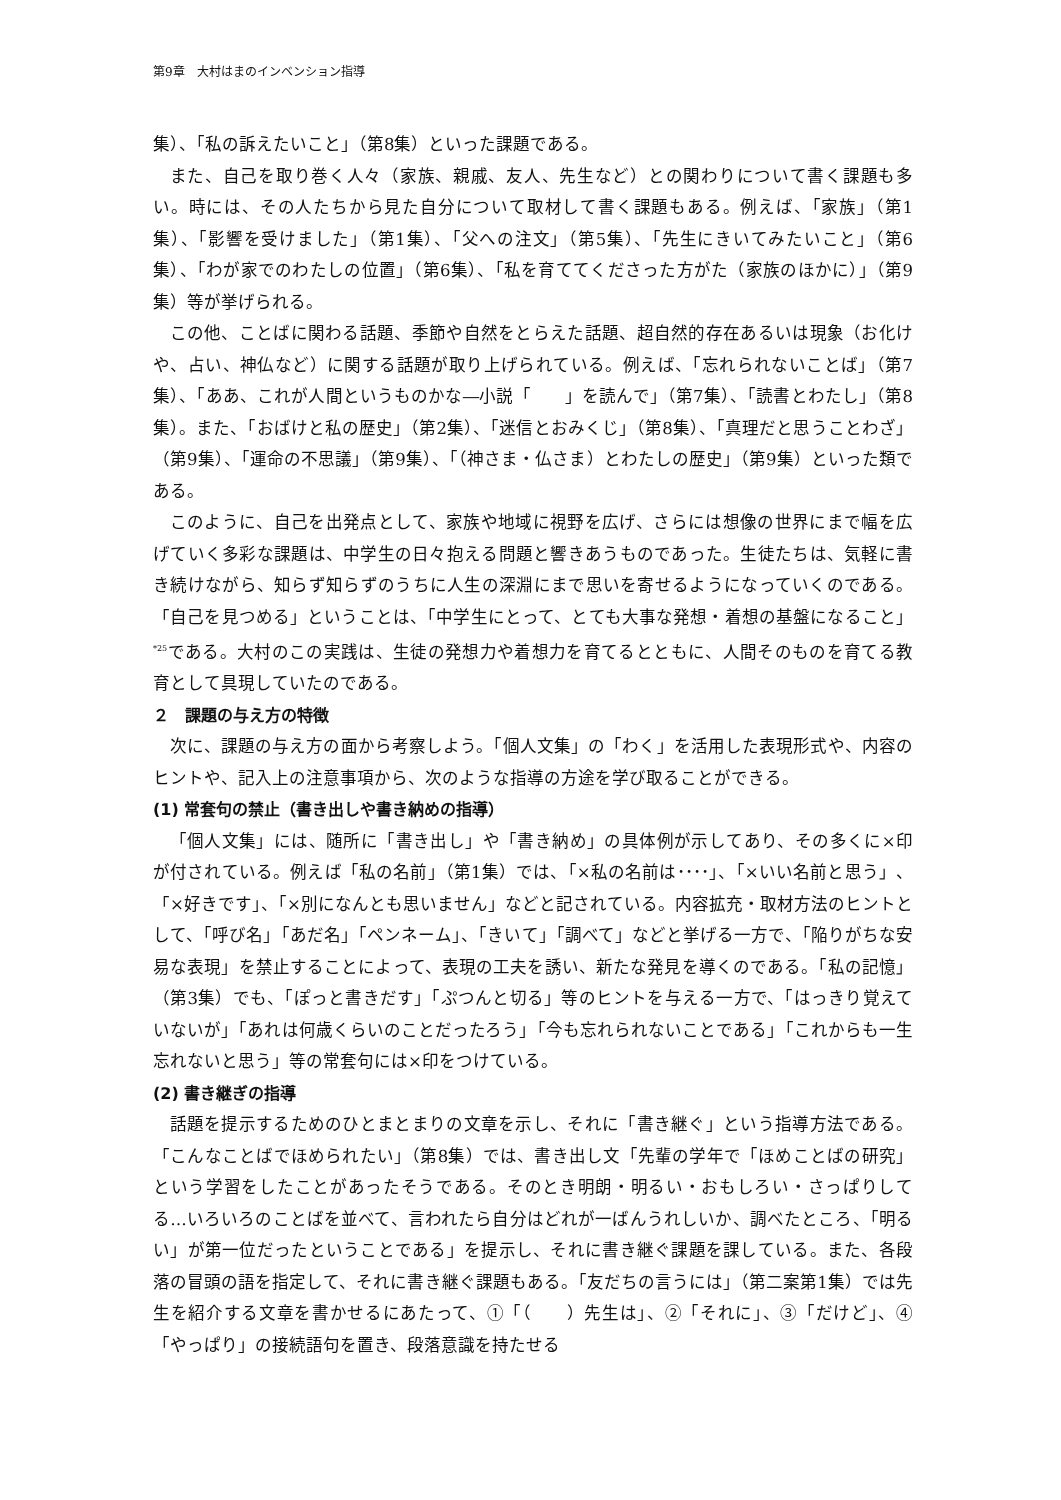第9章　大村はまのインベンション指導
集）、「私の訴えたいこと」（第8集）といった課題である。
また、自己を取り巻く人々（家族、親戚、友人、先生など）との関わりについて書く課題も多い。時には、その人たちから見た自分について取材して書く課題もある。例えば、「家族」（第1集）、「影響を受けました」（第1集）、「父への注文」（第5集）、「先生にきいてみたいこと」（第6集）、「わが家でのわたしの位置」（第6集）、「私を育ててくださった方がた（家族のほかに）」（第9集）等が挙げられる。
この他、ことばに関わる話題、季節や自然をとらえた話題、超自然的存在あるいは現象（お化けや、占い、神仏など）に関する話題が取り上げられている。例えば、「忘れられないことば」（第7集）、「ああ、これが人間というものかな―小説「　　」を読んで」（第7集）、「読書とわたし」（第8集）。また、「おばけと私の歴史」（第2集）、「迷信とおみくじ」（第8集）、「真理だと思うことわざ」（第9集）、「運命の不思議」（第9集）、「（神さま・仏さま）とわたしの歴史」（第9集）といった類である。
このように、自己を出発点として、家族や地域に視野を広げ、さらには想像の世界にまで幅を広げていく多彩な課題は、中学生の日々抱える問題と響きあうものであった。生徒たちは、気軽に書き続けながら、知らず知らずのうちに人生の深淵にまで思いを寄せるようになっていくのである。「自己を見つめる」ということは、「中学生にとって、とても大事な発想・着想の基盤になること」<sup>*25</sup>である。大村のこの実践は、生徒の発想力や着想力を育てるとともに、人間そのものを育てる教育として具現していたのである。
２　課題の与え方の特徴
次に、課題の与え方の面から考察しよう。「個人文集」の「わく」を活用した表現形式や、内容のヒントや、記入上の注意事項から、次のような指導の方途を学び取ることができる。
(1) 常套句の禁止（書き出しや書き納めの指導）
「個人文集」には、随所に「書き出し」や「書き納め」の具体例が示してあり、その多くに×印が付されている。例えば「私の名前」（第1集）では、「×私の名前は････」、「×いい名前と思う」、「×好きです」、「×別になんとも思いません」などと記されている。内容拡充・取材方法のヒントとして、「呼び名」「あだ名」「ペンネーム」、「きいて」「調べて」などと挙げる一方で、「陥りがちな安易な表現」を禁止することによって、表現の工夫を誘い、新たな発見を導くのである。「私の記憶」（第3集）でも、「ぽっと書きだす」「ぷつんと切る」等のヒントを与える一方で、「はっきり覚えていないが」「あれは何歳くらいのことだったろう」「今も忘れられないことである」「これからも一生忘れないと思う」等の常套句には×印をつけている。
(2) 書き継ぎの指導
話題を提示するためのひとまとまりの文章を示し、それに「書き継ぐ」という指導方法である。「こんなことばでほめられたい」（第8集）では、書き出し文「先輩の学年で「ほめことばの研究」という学習をしたことがあったそうである。そのとき明朗・明るい・おもしろい・さっぱりしてる…いろいろのことばを並べて、言われたら自分はどれが一ばんうれしいか、調べたところ、「明るい」が第一位だったということである」を提示し、それに書き継ぐ課題を課している。また、各段落の冒頭の語を指定して、それに書き継ぐ課題もある。「友だちの言うには」（第二案第1集）では先生を紹介する文章を書かせるにあたって、①「（　　）先生は」、②「それに」、③「だけど」、④「やっぱり」の接続語句を置き、段落意識を持たせる